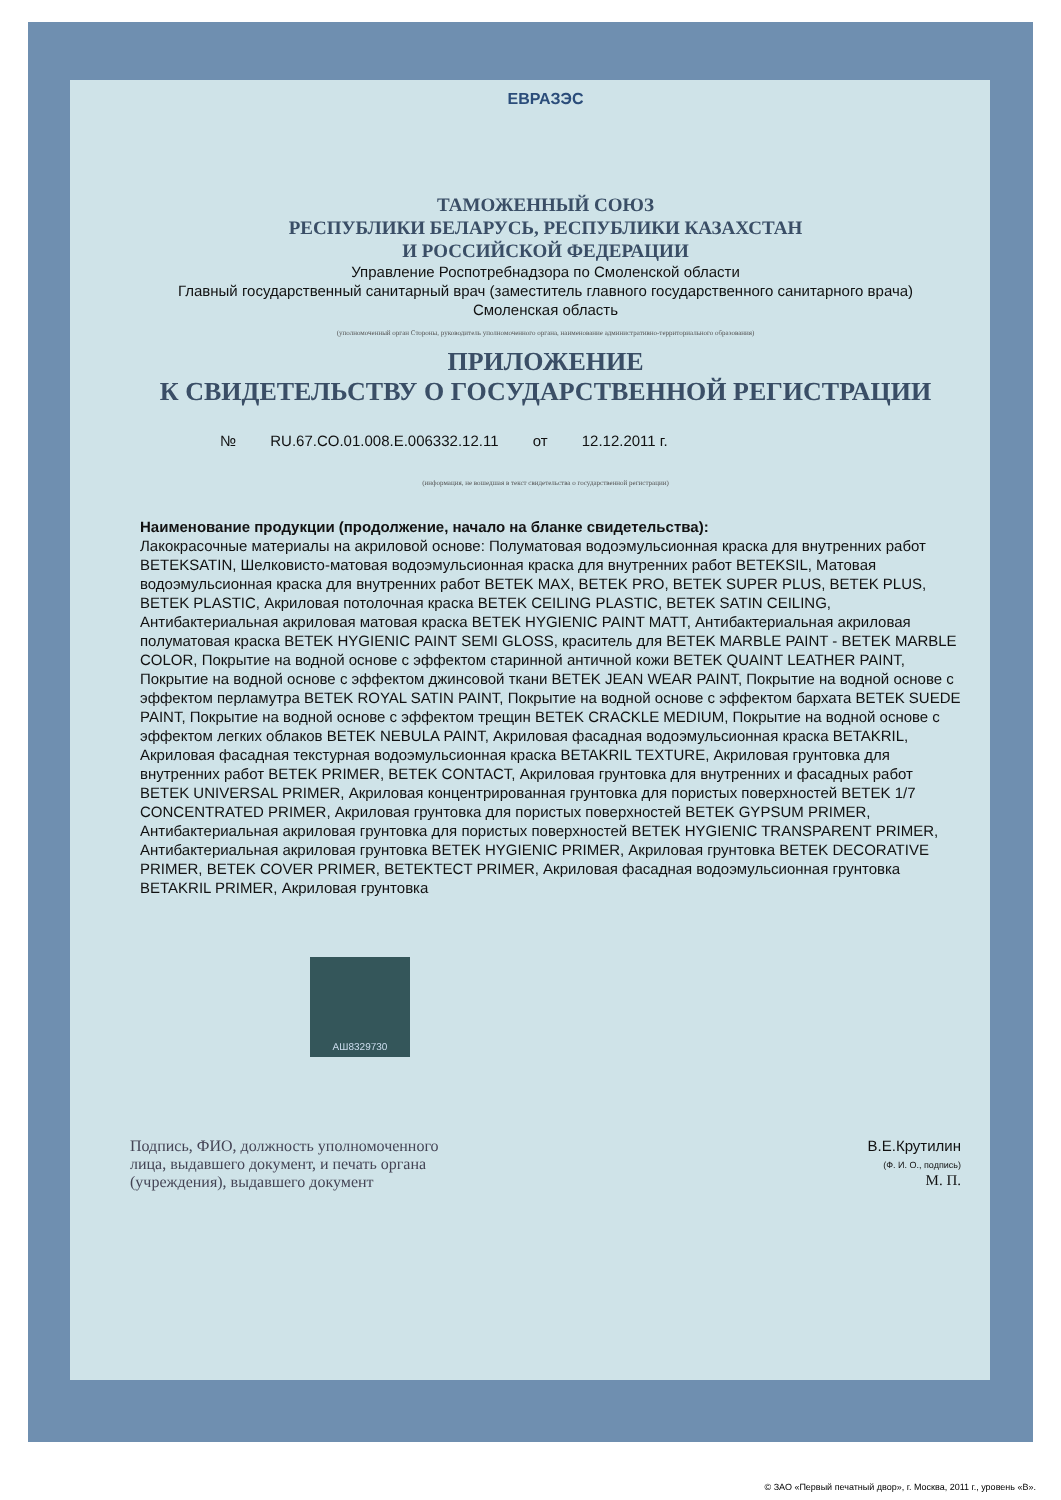ЕВРАЗЭС
ТАМОЖЕННЫЙ СОЮЗ
РЕСПУБЛИКИ БЕЛАРУСЬ, РЕСПУБЛИКИ КАЗАХСТАН
И РОССИЙСКОЙ ФЕДЕРАЦИИ
Управление Роспотребнадзора по Смоленской области
Главный государственный санитарный врач (заместитель главного государственного санитарного врача)
Смоленская область
(уполномоченный орган Стороны, руководитель уполномоченного органа, наименование административно-территориального образования)
ПРИЛОЖЕНИЕ
К СВИДЕТЕЛЬСТВУ О ГОСУДАРСТВЕННОЙ РЕГИСТРАЦИИ
№ RU.67.CO.01.008.E.006332.12.11 от 12.12.2011 г.
(информация, не вошедшая в текст свидетельства о государственной регистрации)
Наименование продукции (продолжение, начало на бланке свидетельства):
Лакокрасочные материалы на акриловой основе: Полуматовая водоэмульсионная краска для внутренних работ BETEKSATIN, Шелковисто-матовая водоэмульсионная краска для внутренних работ BETEKSIL, Матовая водоэмульсионная краска для внутренних работ BETEK MAX, BETEK PRO, BETEK SUPER PLUS, BETEK PLUS, BETEK PLASTIC, Акриловая потолочная краска BETEK CEILING PLASTIC, BETEK SATIN CEILING, Антибактериальная акриловая матовая краска BETEK HYGIENIC PAINT MATT, Антибактериальная акриловая полуматовая краска BETEK HYGIENIC PAINT SEMI GLOSS, краситель для BETEK MARBLE PAINT - BETEK MARBLE COLOR, Покрытие на водной основе с эффектом старинной античной кожи BETEK QUAINT LEATHER PAINT, Покрытие на водной основе с эффектом джинсовой ткани BETEK JEAN WEAR PAINT, Покрытие на водной основе с эффектом перламутра BETEK ROYAL SATIN PAINT, Покрытие на водной основе с эффектом бархата BETEK SUEDE PAINT, Покрытие на водной основе с эффектом трещин BETEK CRACKLE MEDIUM, Покрытие на водной основе с эффектом легких облаков BETEK NEBULA PAINT, Акриловая фасадная водоэмульсионная краска BETAKRIL, Акриловая фасадная текстурная водоэмульсионная краска BETAKRIL TEXTURE, Акриловая грунтовка для внутренних работ BETEK PRIMER, BETEK CONTACT, Акриловая грунтовка для внутренних и фасадных работ BETEK UNIVERSAL PRIMER, Акриловая концентрированная грунтовка для пористых поверхностей BETEK 1/7 CONCENTRATED PRIMER, Акриловая грунтовка для пористых поверхностей BETEK GYPSUM PRIMER, Антибактериальная акриловая грунтовка для пористых поверхностей BETEK HYGIENIC TRANSPARENT PRIMER, Антибактериальная акриловая грунтовка BETEK HYGIENIC PRIMER, Акриловая грунтовка BETEK DECORATIVE PRIMER, BETEK COVER PRIMER, BETEKTECT PRIMER, Акриловая фасадная водоэмульсионная грунтовка BETAKRIL PRIMER, Акриловая грунтовка
АШ8329730
Подпись, ФИО, должность уполномоченного
лица, выдавшего документ, и печать органа
(учреждения), выдавшего документ
В.Е.Крутилин
(Ф. И. О., подпись)
М. П.
© ЗАО «Первый печатный двор», г. Москва, 2011 г., уровень «В».